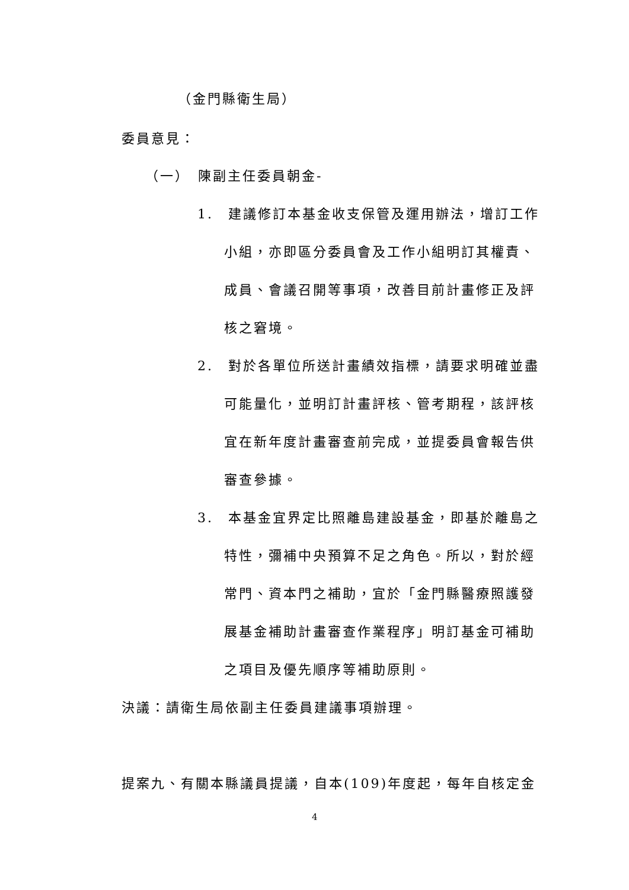（金門縣衛生局）
委員意見：
（一）　陳副主任委員朝金-
1.　建議修訂本基金收支保管及運用辦法，增訂工作
小組，亦即區分委員會及工作小組明訂其權責、
成員、會議召開等事項，改善目前計畫修正及評
核之窘境。
2.　對於各單位所送計畫績效指標，請要求明確並盡
可能量化，並明訂計畫評核、管考期程，該評核
宜在新年度計畫審查前完成，並提委員會報告供
審查參據。
3.　本基金宜界定比照離島建設基金，即基於離島之
特性，彌補中央預算不足之角色。所以，對於經
常門、資本門之補助，宜於「金門縣醫療照護發
展基金補助計畫審查作業程序」明訂基金可補助
之項目及優先順序等補助原則。
決議：請衛生局依副主任委員建議事項辦理。
提案九、有關本縣議員提議，自本(109)年度起，每年自核定金
4